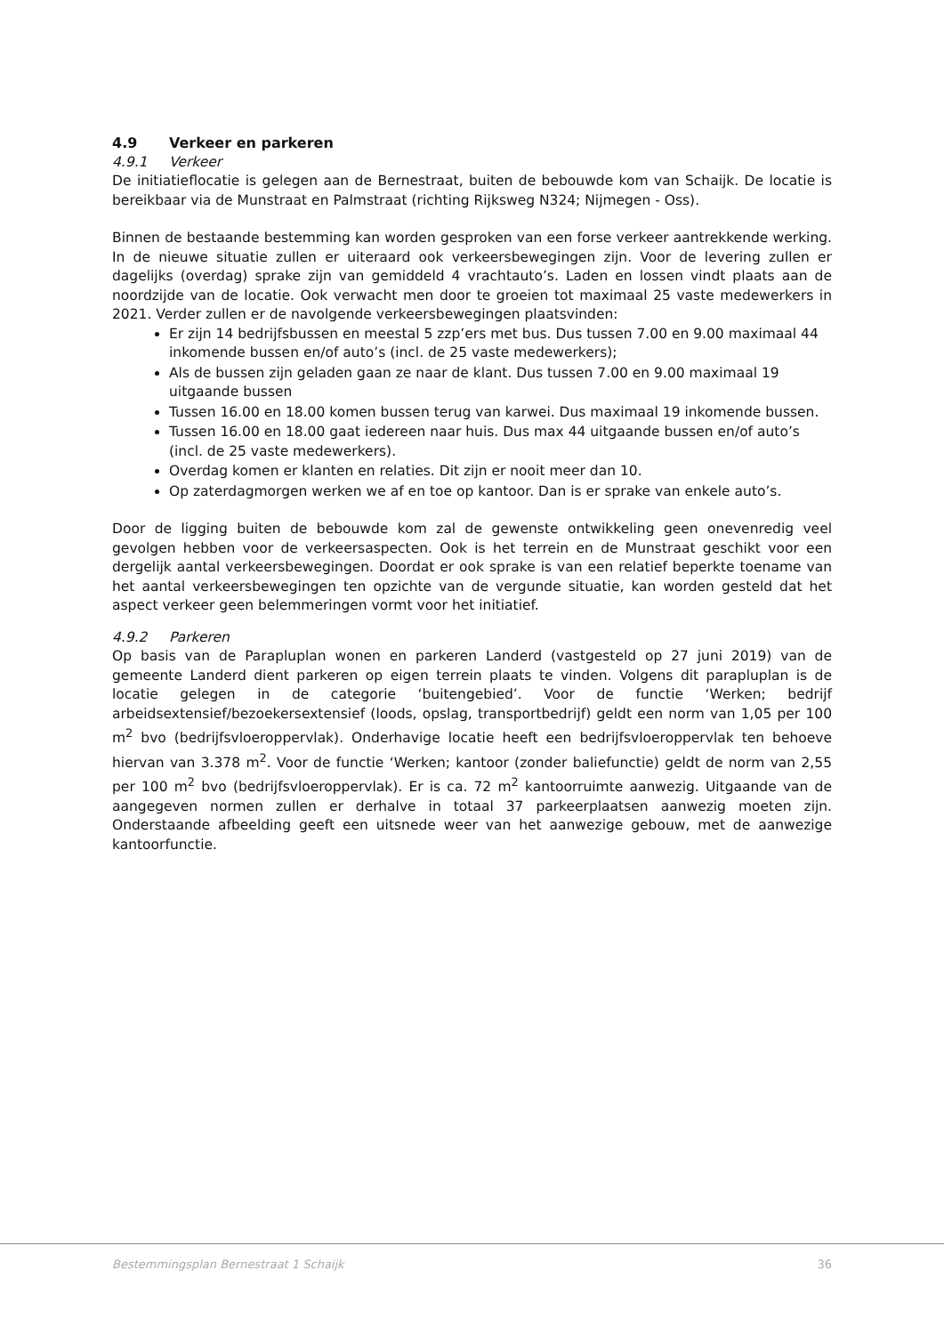4.9 Verkeer en parkeren
4.9.1 Verkeer
De initiatieflocatie is gelegen aan de Bernestraat, buiten de bebouwde kom van Schaijk. De locatie is bereikbaar via de Munstraat en Palmstraat (richting Rijksweg N324; Nijmegen - Oss).
Binnen de bestaande bestemming kan worden gesproken van een forse verkeer aantrekkende werking. In de nieuwe situatie zullen er uiteraard ook verkeersbewegingen zijn. Voor de levering zullen er dagelijks (overdag) sprake zijn van gemiddeld 4 vrachtauto’s. Laden en lossen vindt plaats aan de noordzijde van de locatie. Ook verwacht men door te groeien tot maximaal 25 vaste medewerkers in 2021. Verder zullen er de navolgende verkeersbewegingen plaatsvinden:
Er zijn 14 bedrijfsbussen en meestal 5 zzp’ers met bus. Dus tussen 7.00 en 9.00 maximaal 44 inkomende bussen en/of auto’s (incl. de 25 vaste medewerkers);
Als de bussen zijn geladen gaan ze naar de klant. Dus tussen 7.00 en 9.00 maximaal 19 uitgaande bussen
Tussen 16.00 en 18.00 komen bussen terug van karwei. Dus maximaal 19 inkomende bussen.
Tussen 16.00 en 18.00 gaat iedereen naar huis. Dus max 44 uitgaande bussen en/of auto’s (incl. de 25 vaste medewerkers).
Overdag komen er klanten en relaties. Dit zijn er nooit meer dan 10.
Op zaterdagmorgen werken we af en toe op kantoor. Dan is er sprake van enkele auto’s.
Door de ligging buiten de bebouwde kom zal de gewenste ontwikkeling geen onevenredig veel gevolgen hebben voor de verkeersaspecten. Ook is het terrein en de Munstraat geschikt voor een dergelijk aantal verkeersbewegingen. Doordat er ook sprake is van een relatief beperkte toename van het aantal verkeersbewegingen ten opzichte van de vergunde situatie, kan worden gesteld dat het aspect verkeer geen belemmeringen vormt voor het initiatief.
4.9.2 Parkeren
Op basis van de Parapluplan wonen en parkeren Landerd (vastgesteld op 27 juni 2019) van de gemeente Landerd dient parkeren op eigen terrein plaats te vinden. Volgens dit parapluplan is de locatie gelegen in de categorie ‘buitengebied’. Voor de functie ‘Werken; bedrijf arbeidsextensief/bezoekersextensief (loods, opslag, transportbedrijf) geldt een norm van 1,05 per 100 m<sup>2</sup> bvo (bedrijfsvloeroppervlak). Onderhavige locatie heeft een bedrijfsvloeroppervlak ten behoeve hiervan van 3.378 m<sup>2</sup>. Voor de functie ‘Werken; kantoor (zonder baliefunctie) geldt de norm van 2,55 per 100 m<sup>2</sup> bvo (bedrijfsvloeroppervlak). Er is ca. 72 m<sup>2</sup> kantoorruimte aanwezig. Uitgaande van de aangegeven normen zullen er derhalve in totaal 37 parkeerplaatsen aanwezig moeten zijn. Onderstaande afbeelding geeft een uitsnede weer van het aanwezige gebouw, met de aanwezige kantoorfunctie.
Bestemmingsplan Bernestraat 1 Schaijk 36